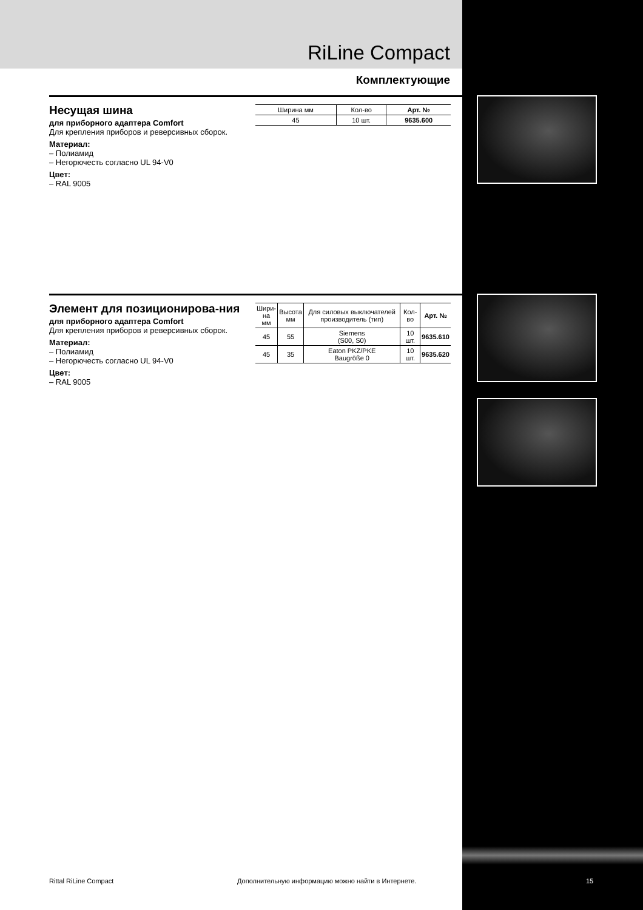RiLine Compact
Комплектующие
Несущая шина
для приборного адаптера Comfort
Для крепления приборов и реверсивных сборок.
Материал:
– Полиамид
– Негорючесть согласно UL 94-V0
Цвет:
– RAL 9005
| Ширина мм | Кол-во | Арт. № |
| --- | --- | --- |
| 45 | 10 шт. | 9635.600 |
Элемент для позиционирова-ния
для приборного адаптера Comfort
Для крепления приборов и реверсивных сборок.
Материал:
– Полиамид
– Негорючесть согласно UL 94-V0
Цвет:
– RAL 9005
| Шири- на мм | Высота мм | Для силовых выключателей производитель (тип) | Кол-во | Арт. № |
| --- | --- | --- | --- | --- |
| 45 | 55 | Siemens (S00, S0) | 10 шт. | 9635.610 |
| 45 | 35 | Eaton PKZ/PKE Baugröße 0 | 10 шт. | 9635.620 |
Rittal RiLine Compact
Дополнительную информацию можно найти в Интернете.
15